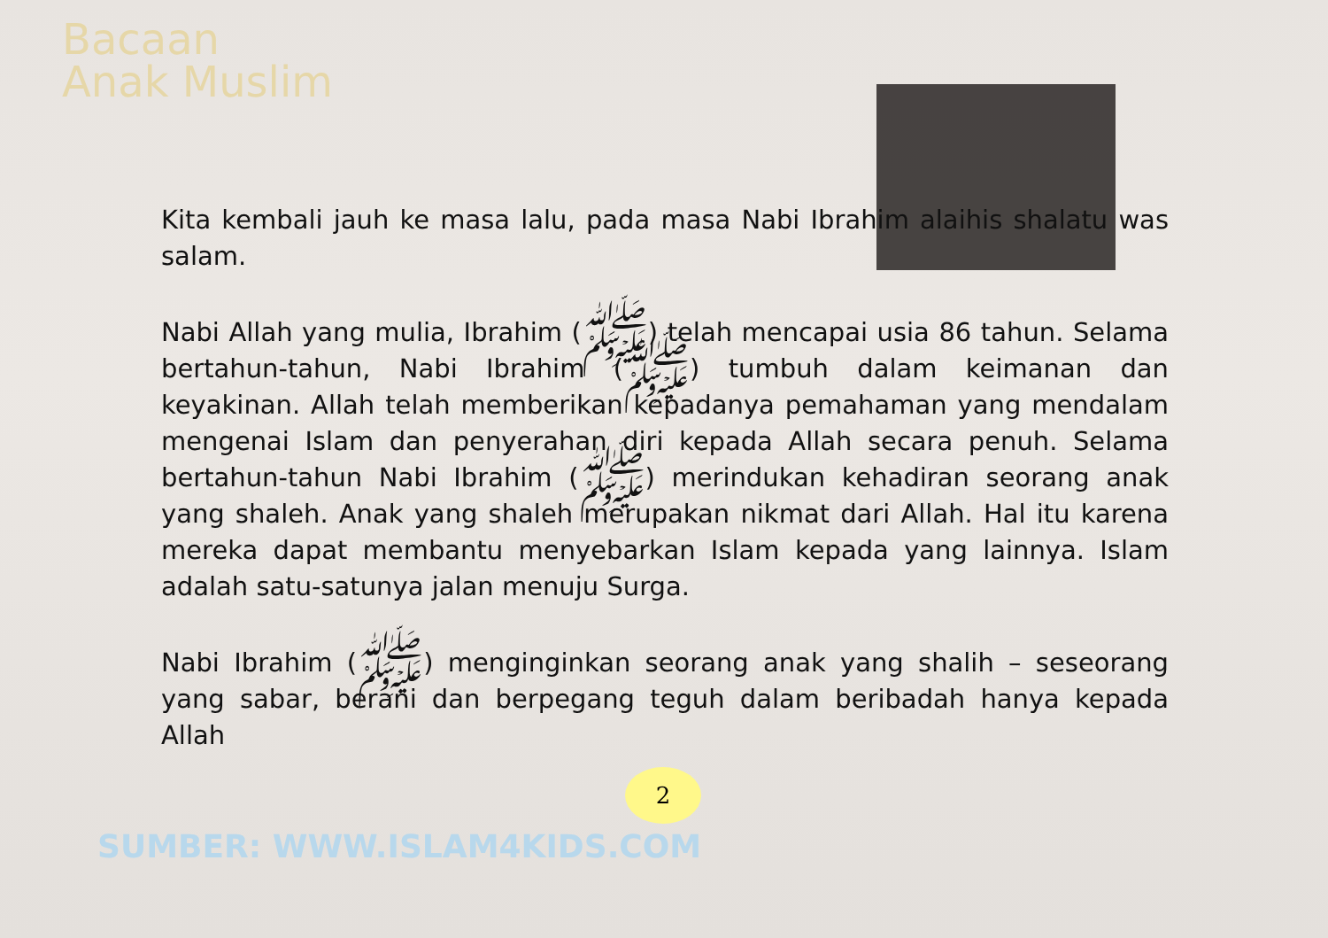Bacaan
Anak Muslim
Kita kembali jauh ke masa lalu, pada masa Nabi Ibrahim alaihis shalatu was salam.
Nabi Allah yang mulia, Ibrahim (ﷺ) telah mencapai usia 86 tahun. Selama bertahun-tahun, Nabi Ibrahim (ﷺ) tumbuh dalam keimanan dan keyakinan. Allah telah memberikan kepadanya pemahaman yang mendalam mengenai Islam dan penyerahan diri kepada Allah secara penuh. Selama bertahun-tahun Nabi Ibrahim (ﷺ) merindukan kehadiran seorang anak yang shaleh. Anak yang shaleh merupakan nikmat dari Allah. Hal itu karena mereka dapat membantu menyebarkan Islam kepada yang lainnya. Islam adalah satu-satunya jalan menuju Surga.
Nabi Ibrahim (ﷺ) menginginkan seorang anak yang shalih – seseorang yang sabar, berani dan berpegang teguh dalam beribadah hanya kepada Allah
2
SUMBER: WWW.ISLAM4KIDS.COM